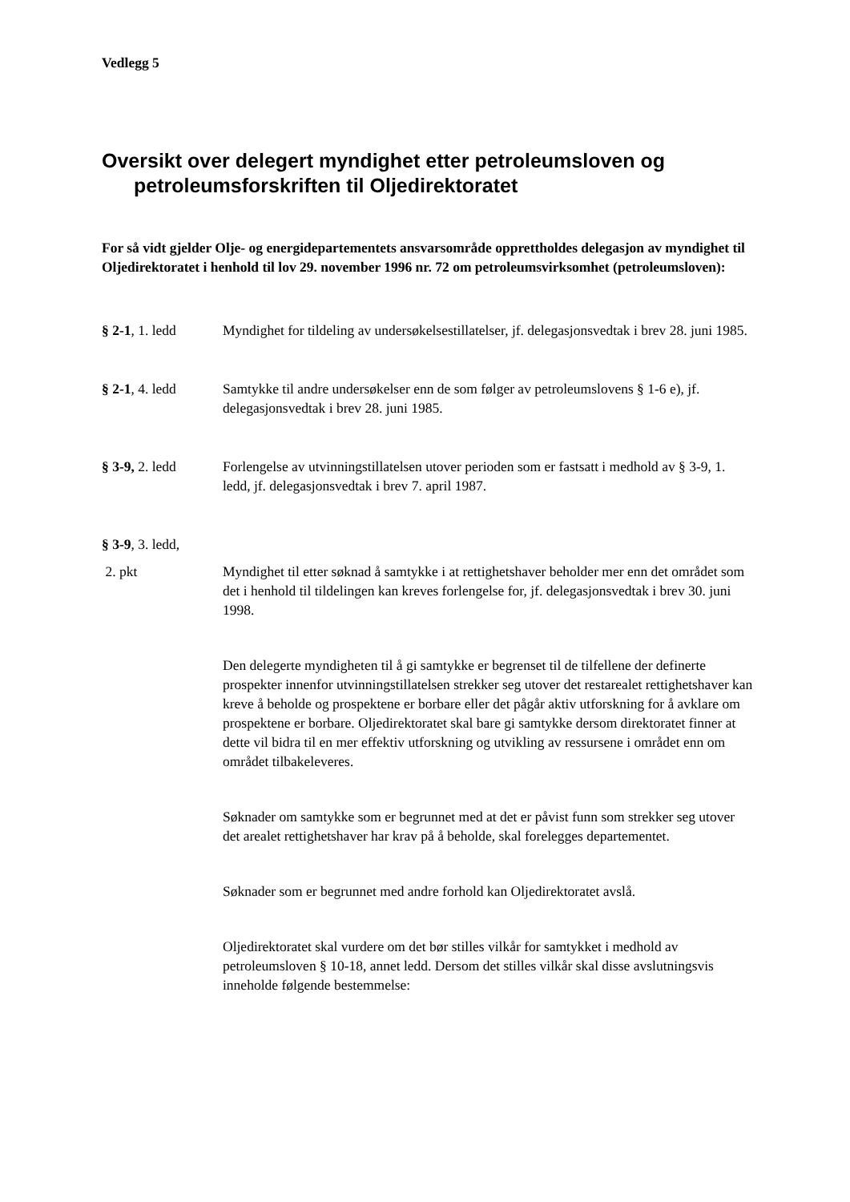Vedlegg 5
Oversikt over delegert myndighet etter petroleumsloven og petroleumsforskriften til Oljedirektoratet
For så vidt gjelder Olje- og energidepartementets ansvarsområde opprettholdes delegasjon av myndighet til Oljedirektoratet i henhold til lov 29. november 1996 nr. 72 om petroleumsvirksomhet (petroleumsloven):
§ 2-1, 1. ledd Myndighet for tildeling av undersøkelsestillatelser, jf. delegasjonsvedtak i brev 28. juni 1985.
§ 2-1, 4. ledd Samtykke til andre undersøkelser enn de som følger av petroleumslovens § 1-6 e), jf. delegasjonsvedtak i brev 28. juni 1985.
§ 3-9, 2. ledd Forlengelse av utvinningstillatelsen utover perioden som er fastsatt i medhold av § 3-9, 1. ledd, jf. delegasjonsvedtak i brev 7. april 1987.
§ 3-9, 3. ledd,
2. pkt Myndighet til etter søknad å samtykke i at rettighetshaver beholder mer enn det området som det i henhold til tildelingen kan kreves forlengelse for, jf. delegasjonsvedtak i brev 30. juni 1998.
Den delegerte myndigheten til å gi samtykke er begrenset til de tilfellene der definerte prospekter innenfor utvinningstillatelsen strekker seg utover det restarealet rettighetshaver kan kreve å beholde og prospektene er borbare eller det pågår aktiv utforskning for å avklare om prospektene er borbare. Oljedirektoratet skal bare gi samtykke dersom direktoratet finner at dette vil bidra til en mer effektiv utforskning og utvikling av ressursene i området enn om området tilbakeleveres.
Søknader om samtykke som er begrunnet med at det er påvist funn som strekker seg utover det arealet rettighetshaver har krav på å beholde, skal forelegges departementet.
Søknader som er begrunnet med andre forhold kan Oljedirektoratet avslå.
Oljedirektoratet skal vurdere om det bør stilles vilkår for samtykket i medhold av petroleumsloven § 10-18, annet ledd. Dersom det stilles vilkår skal disse avslutningsvis inneholde følgende bestemmelse: